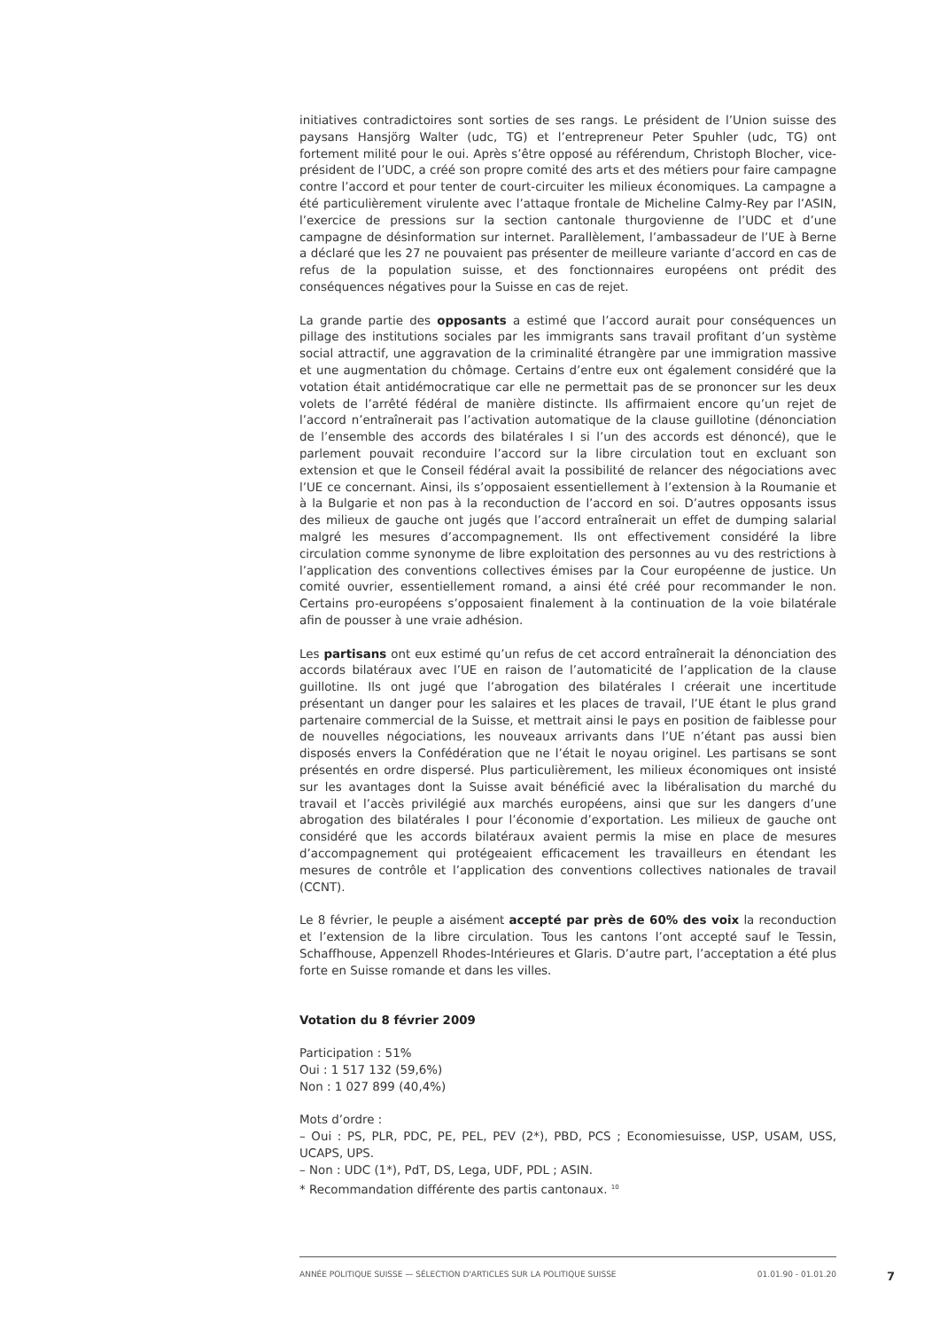initiatives contradictoires sont sorties de ses rangs. Le président de l’Union suisse des paysans Hansjörg Walter (udc, TG) et l’entrepreneur Peter Spuhler (udc, TG) ont fortement milité pour le oui. Après s’être opposé au référendum, Christoph Blocher, vice-président de l’UDC, a créé son propre comité des arts et des métiers pour faire campagne contre l’accord et pour tenter de court-circuiter les milieux économiques. La campagne a été particulièrement virulente avec l’attaque frontale de Micheline Calmy-Rey par l’ASIN, l’exercice de pressions sur la section cantonale thurgovienne de l’UDC et d’une campagne de désinformation sur internet. Parallèlement, l’ambassadeur de l’UE à Berne a déclaré que les 27 ne pouvaient pas présenter de meilleure variante d’accord en cas de refus de la population suisse, et des fonctionnaires européens ont prédit des conséquences négatives pour la Suisse en cas de rejet.
La grande partie des opposants a estimé que l’accord aurait pour conséquences un pillage des institutions sociales par les immigrants sans travail profitant d’un système social attractif, une aggravation de la criminalité étrangère par une immigration massive et une augmentation du chômage. Certains d’entre eux ont également considéré que la votation était antidémocratique car elle ne permettait pas de se prononcer sur les deux volets de l’arrêté fédéral de manière distincte. Ils affirmaient encore qu’un rejet de l’accord n’entraînerait pas l’activation automatique de la clause guillotine (dénonciation de l’ensemble des accords des bilatérales I si l’un des accords est dénoncé), que le parlement pouvait reconduire l’accord sur la libre circulation tout en excluant son extension et que le Conseil fédéral avait la possibilité de relancer des négociations avec l’UE ce concernant. Ainsi, ils s’opposaient essentiellement à l’extension à la Roumanie et à la Bulgarie et non pas à la reconduction de l’accord en soi. D’autres opposants issus des milieux de gauche ont jugés que l’accord entraînerait un effet de dumping salarial malgré les mesures d’accompagnement. Ils ont effectivement considéré la libre circulation comme synonyme de libre exploitation des personnes au vu des restrictions à l’application des conventions collectives émises par la Cour européenne de justice. Un comité ouvrier, essentiellement romand, a ainsi été créé pour recommander le non. Certains pro-européens s’opposaient finalement à la continuation de la voie bilatérale afin de pousser à une vraie adhésion.
Les partisans ont eux estimé qu’un refus de cet accord entraînerait la dénonciation des accords bilatéraux avec l’UE en raison de l’automaticité de l’application de la clause guillotine. Ils ont jugé que l’abrogation des bilatérales I créerait une incertitude présentant un danger pour les salaires et les places de travail, l’UE étant le plus grand partenaire commercial de la Suisse, et mettrait ainsi le pays en position de faiblesse pour de nouvelles négociations, les nouveaux arrivants dans l’UE n’étant pas aussi bien disposés envers la Confédération que ne l’était le noyau originel. Les partisans se sont présentés en ordre dispersé. Plus particulièrement, les milieux économiques ont insisté sur les avantages dont la Suisse avait bénéficié avec la libéralisation du marché du travail et l’accès privilégié aux marchés européens, ainsi que sur les dangers d’une abrogation des bilatérales I pour l’économie d’exportation. Les milieux de gauche ont considéré que les accords bilatéraux avaient permis la mise en place de mesures d’accompagnement qui protégeaient efficacement les travailleurs en étendant les mesures de contrôle et l’application des conventions collectives nationales de travail (CCNT).
Le 8 février, le peuple a aisément accepté par près de 60% des voix la reconduction et l’extension de la libre circulation. Tous les cantons l’ont accepté sauf le Tessin, Schaffhouse, Appenzell Rhodes-Intérieures et Glaris. D’autre part, l’acceptation a été plus forte en Suisse romande et dans les villes.
Votation du 8 février 2009
Participation : 51%
Oui : 1 517 132 (59,6%)
Non : 1 027 899 (40,4%)
Mots d’ordre :
– Oui : PS, PLR, PDC, PE, PEL, PEV (2*), PBD, PCS ; Economiesuisse, USP, USAM, USS, UCAPS, UPS.
– Non : UDC (1*), PdT, DS, Lega, UDF, PDL ; ASIN.
* Recommandation différente des partis cantonaux. <sup>10</sup>
ANNÉE POLITIQUE SUISSE — SÉLECTION D'ARTICLES SUR LA POLITIQUE SUISSE 01.01.90 - 01.01.20
7